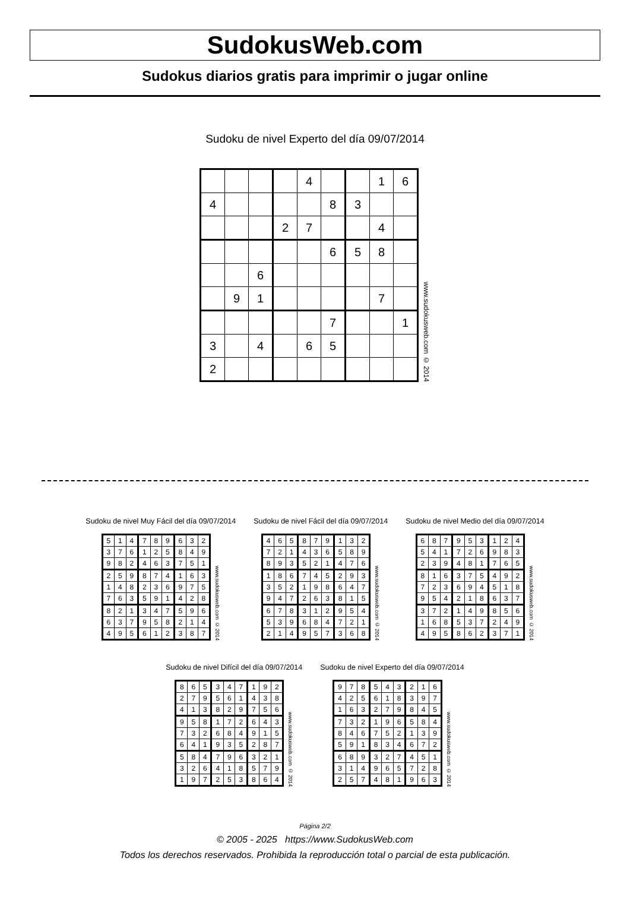SudokusWeb.com
Sudokus diarios gratis para imprimir o jugar online
Sudoku de nivel Experto del día 09/07/2014
| | | | | 4 | | | 1 | 6 |
| 4 | | | | | 8 | 3 | | |
| | | | 2 | 7 | | | 4 | |
| | | | | | 6 | 5 | 8 | |
| | | 6 | | | | | | |
| | 9 | 1 | | | | | 7 | |
| | | | | | 7 | | | 1 |
| 3 | | 4 | | 6 | 5 | | | |
| 2 | | | | | | | | |
www.sudokusweb.com © 2014
Sudoku de nivel Muy Fácil del día 09/07/2014
| 5 | 1 | 4 | 7 | 8 | 9 | 6 | 3 | 2 |
| 3 | 7 | 6 | 1 | 2 | 5 | 8 | 4 | 9 |
| 9 | 8 | 2 | 4 | 6 | 3 | 7 | 5 | 1 |
| 2 | 5 | 9 | 8 | 7 | 4 | 1 | 6 | 3 |
| 1 | 4 | 8 | 2 | 3 | 6 | 9 | 7 | 5 |
| 7 | 6 | 3 | 5 | 9 | 1 | 4 | 2 | 8 |
| 8 | 2 | 1 | 3 | 4 | 7 | 5 | 9 | 6 |
| 6 | 3 | 7 | 9 | 5 | 8 | 2 | 1 | 4 |
| 4 | 9 | 5 | 6 | 1 | 2 | 3 | 8 | 7 |
www.sudokusweb.com © 2014
Sudoku de nivel Fácil del día 09/07/2014
| 4 | 6 | 5 | 8 | 7 | 9 | 1 | 3 | 2 |
| 7 | 2 | 1 | 4 | 3 | 6 | 5 | 8 | 9 |
| 8 | 9 | 3 | 5 | 2 | 1 | 4 | 7 | 6 |
| 1 | 8 | 6 | 7 | 4 | 5 | 2 | 9 | 3 |
| 3 | 5 | 2 | 1 | 9 | 8 | 6 | 4 | 7 |
| 9 | 4 | 7 | 2 | 6 | 3 | 8 | 1 | 5 |
| 6 | 7 | 8 | 3 | 1 | 2 | 9 | 5 | 4 |
| 5 | 3 | 9 | 6 | 8 | 4 | 7 | 2 | 1 |
| 2 | 1 | 4 | 9 | 5 | 7 | 3 | 6 | 8 |
www.sudokusweb.com © 2014
Sudoku de nivel Medio del día 09/07/2014
| 6 | 8 | 7 | 9 | 5 | 3 | 1 | 2 | 4 |
| 5 | 4 | 1 | 7 | 2 | 6 | 9 | 8 | 3 |
| 2 | 3 | 9 | 4 | 8 | 1 | 7 | 6 | 5 |
| 8 | 1 | 6 | 3 | 7 | 5 | 4 | 9 | 2 |
| 7 | 2 | 3 | 6 | 9 | 4 | 5 | 1 | 8 |
| 9 | 5 | 4 | 2 | 1 | 8 | 6 | 3 | 7 |
| 3 | 7 | 2 | 1 | 4 | 9 | 8 | 5 | 6 |
| 1 | 6 | 8 | 5 | 3 | 7 | 2 | 4 | 9 |
| 4 | 9 | 5 | 8 | 6 | 2 | 3 | 7 | 1 |
www.sudokusweb.com © 2014
Sudoku de nivel Difícil del día 09/07/2014
| 8 | 6 | 5 | 3 | 4 | 7 | 1 | 9 | 2 |
| 2 | 7 | 9 | 5 | 6 | 1 | 4 | 3 | 8 |
| 4 | 1 | 3 | 8 | 2 | 9 | 7 | 5 | 6 |
| 9 | 5 | 8 | 1 | 7 | 2 | 6 | 4 | 3 |
| 7 | 3 | 2 | 6 | 8 | 4 | 9 | 1 | 5 |
| 6 | 4 | 1 | 9 | 3 | 5 | 2 | 8 | 7 |
| 5 | 8 | 4 | 7 | 9 | 6 | 3 | 2 | 1 |
| 3 | 2 | 6 | 4 | 1 | 8 | 5 | 7 | 9 |
| 1 | 9 | 7 | 2 | 5 | 3 | 8 | 6 | 4 |
www.sudokusweb.com © 2014
Sudoku de nivel Experto del día 09/07/2014
| 9 | 7 | 8 | 5 | 4 | 3 | 2 | 1 | 6 |
| 4 | 2 | 5 | 6 | 1 | 8 | 3 | 9 | 7 |
| 1 | 6 | 3 | 2 | 7 | 9 | 8 | 4 | 5 |
| 7 | 3 | 2 | 1 | 9 | 6 | 5 | 8 | 4 |
| 8 | 4 | 6 | 7 | 5 | 2 | 1 | 3 | 9 |
| 5 | 9 | 1 | 8 | 3 | 4 | 6 | 7 | 2 |
| 6 | 8 | 9 | 3 | 2 | 7 | 4 | 5 | 1 |
| 3 | 1 | 4 | 9 | 6 | 5 | 7 | 2 | 8 |
| 2 | 5 | 7 | 4 | 8 | 1 | 9 | 6 | 3 |
www.sudokusweb.com © 2014
Página 2/2
© 2005 - 2025 https://www.SudokusWeb.com
Todos los derechos reservados. Prohibida la reproducción total o parcial de esta publicación.